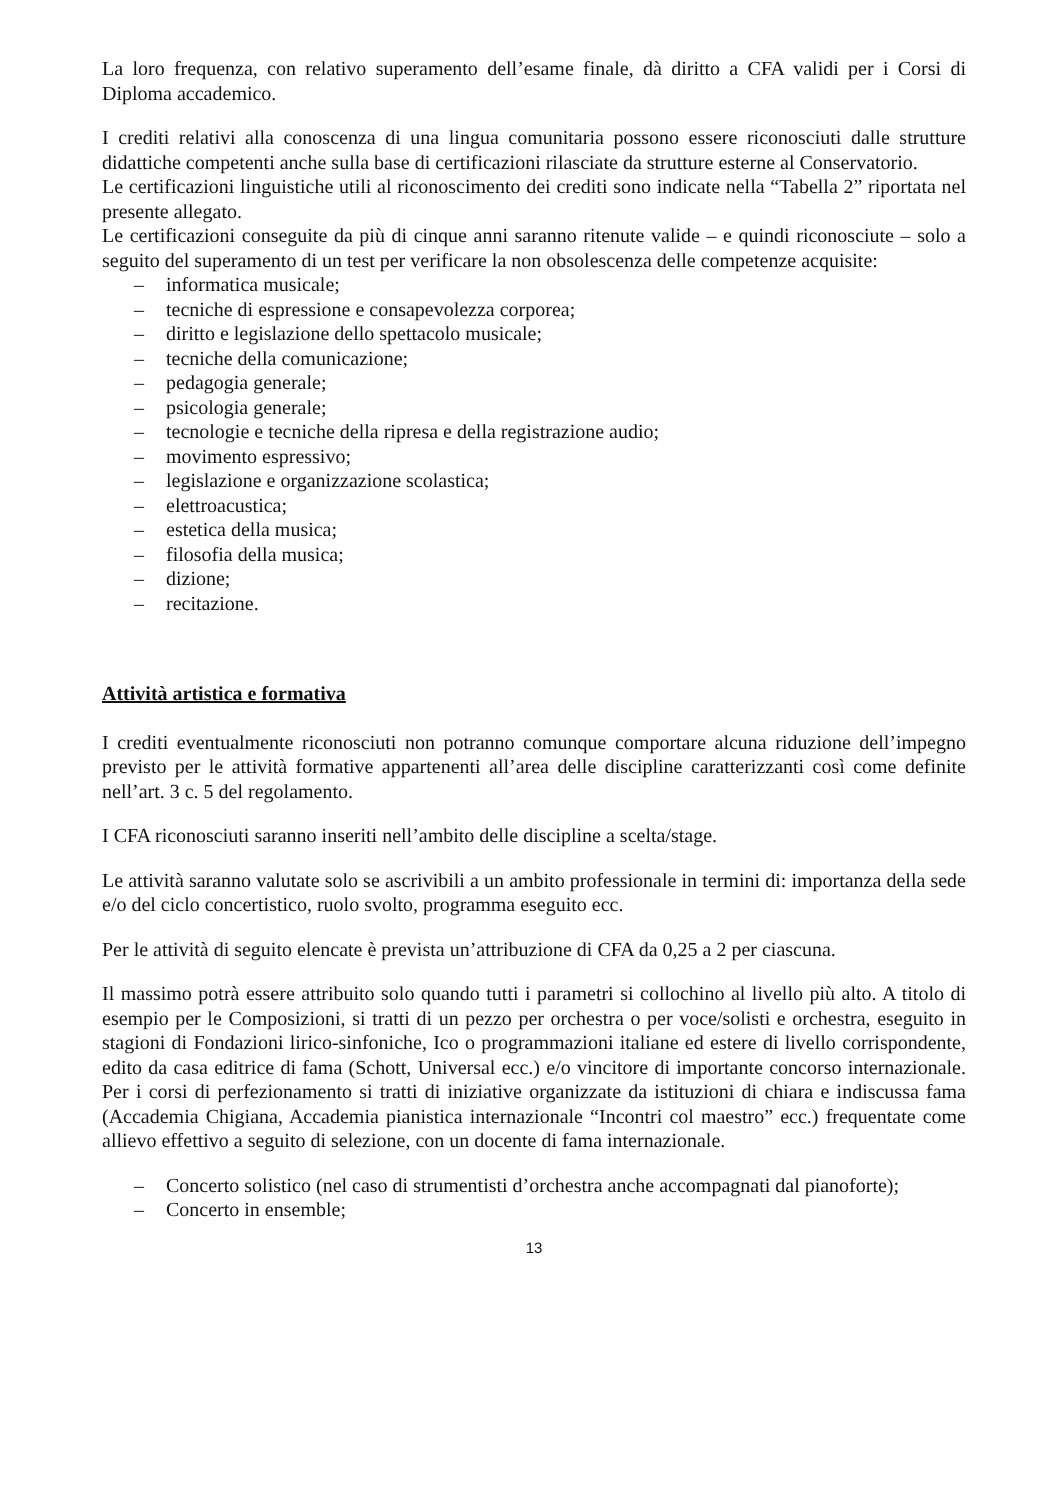La loro frequenza, con relativo superamento dell’esame finale, dà diritto a CFA validi per i Corsi di Diploma accademico.
I crediti relativi alla conoscenza di una lingua comunitaria possono essere riconosciuti dalle strutture didattiche competenti anche sulla base di certificazioni rilasciate da strutture esterne al Conservatorio.
Le certificazioni linguistiche utili al riconoscimento dei crediti sono indicate nella “Tabella 2” riportata nel presente allegato.
Le certificazioni conseguite da più di cinque anni saranno ritenute valide – e quindi riconosciute – solo a seguito del superamento di un test per verificare la non obsolescenza delle competenze acquisite:
– informatica musicale;
– tecniche di espressione e consapevolezza corporea;
– diritto e legislazione dello spettacolo musicale;
– tecniche della comunicazione;
– pedagogia generale;
– psicologia generale;
– tecnologie e tecniche della ripresa e della registrazione audio;
– movimento espressivo;
– legislazione e organizzazione scolastica;
– elettroacustica;
– estetica della musica;
– filosofia della musica;
– dizione;
– recitazione.
Attività artistica e formativa
I crediti eventualmente riconosciuti non potranno comunque comportare alcuna riduzione dell’impegno previsto per le attività formative appartenenti all’area delle discipline caratterizzanti così come definite nell’art. 3 c. 5 del regolamento.
I CFA riconosciuti saranno inseriti nell’ambito delle discipline a scelta/stage.
Le attività saranno valutate solo se ascrivibili a un ambito professionale in termini di: importanza della sede e/o del ciclo concertistico, ruolo svolto, programma eseguito ecc.
Per le attività di seguito elencate è prevista un’attribuzione di CFA da 0,25 a 2 per ciascuna.
Il massimo potrà essere attribuito solo quando tutti i parametri si collochino al livello più alto. A titolo di esempio per le Composizioni, si tratti di un pezzo per orchestra o per voce/solisti e orchestra, eseguito in stagioni di Fondazioni lirico-sinfoniche, Ico o programmazioni italiane ed estere di livello corrispondente, edito da casa editrice di fama (Schott, Universal ecc.) e/o vincitore di importante concorso internazionale. Per i corsi di perfezionamento si tratti di iniziative organizzate da istituzioni di chiara e indiscussa fama (Accademia Chigiana, Accademia pianistica internazionale “Incontri col maestro” ecc.) frequentate come allievo effettivo a seguito di selezione, con un docente di fama internazionale.
– Concerto solistico (nel caso di strumentisti d’orchestra anche accompagnati dal pianoforte);
– Concerto in ensemble;
13